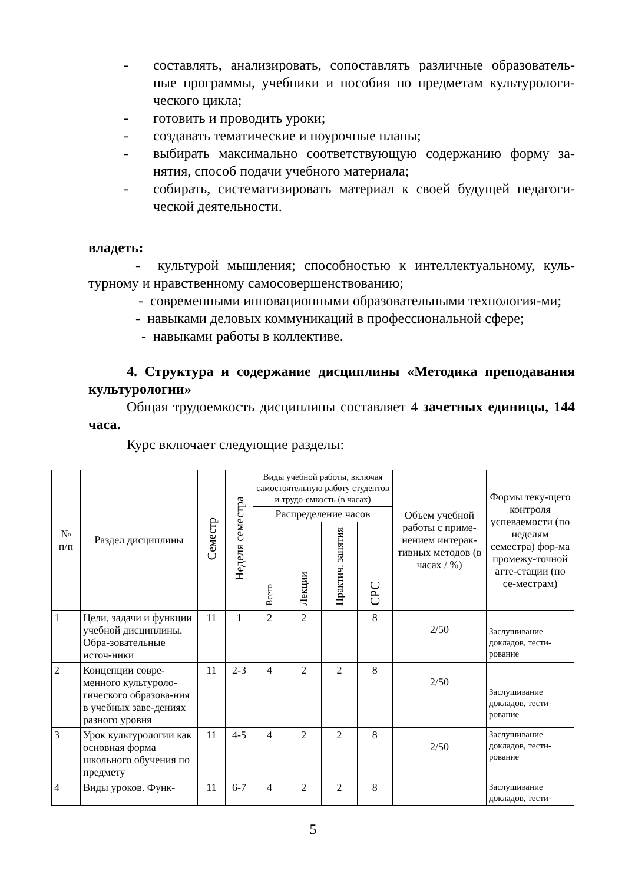- составлять, анализировать, сопоставлять различные образователь-ные программы, учебники и пособия по предметам культурологи-ческого цикла;
- готовить и проводить уроки;
- создавать тематические и поурочные планы;
- выбирать максимально соответствующую содержанию форму за-нятия, способ подачи учебного материала;
- собирать, систематизировать материал к своей будущей педагоги-ческой деятельности.
владеть:
- культурой мышления; способностью к интеллектуальному, куль-турному и нравственному самосовершенствованию;
- современными инновационными образовательными технология-ми;
- навыками деловых коммуникаций в профессиональной сфере;
- навыками работы в коллективе.
4. Структура и содержание дисциплины «Методика преподавания культурологии»
Общая трудоемкость дисциплины составляет 4 зачетных единицы, 144 часа.
Курс включает следующие разделы:
| № п/п | Раздел дисциплины | Семестр | Неделя семестра | Виды учебной работы, включая самостоятельную работу студентов и трудо-емкость (в часах) | | | | Объем учебной работы с приме-нением интерак-тивных методов (в часах / %) | Формы теку-щего контроля успеваемости (по неделям семестра) фор-ма промежу-точной атте-стации (по се-местрам) |
| --- | --- | --- | --- | --- | --- | --- | --- | --- | --- |
| | | | | Распределение часов | | | | | |
| | | | | Всего | Лекции | Практич. занятия | СРС | | |
| 1 | Цели, задачи и функции учебной дисциплины. Обра-зовательные источ-ники | 11 | 1 | 2 | 2 | | 8 | 2/50 | Заслушивание докладов, тести-рование |
| 2 | Концепции совре-менного культуроло-гического образова-ния в учебных заве-дениях разного уровня | 11 | 2-3 | 4 | 2 | 2 | 8 | 2/50 | Заслушивание докладов, тести-рование |
| 3 | Урок культурологии как основная форма школьного обучения по предмету | 11 | 4-5 | 4 | 2 | 2 | 8 | 2/50 | Заслушивание докладов, тести-рование |
| 4 | Виды уроков. Функ- | 11 | 6-7 | 4 | 2 | 2 | 8 | | Заслушивание докладов, тести- |
5